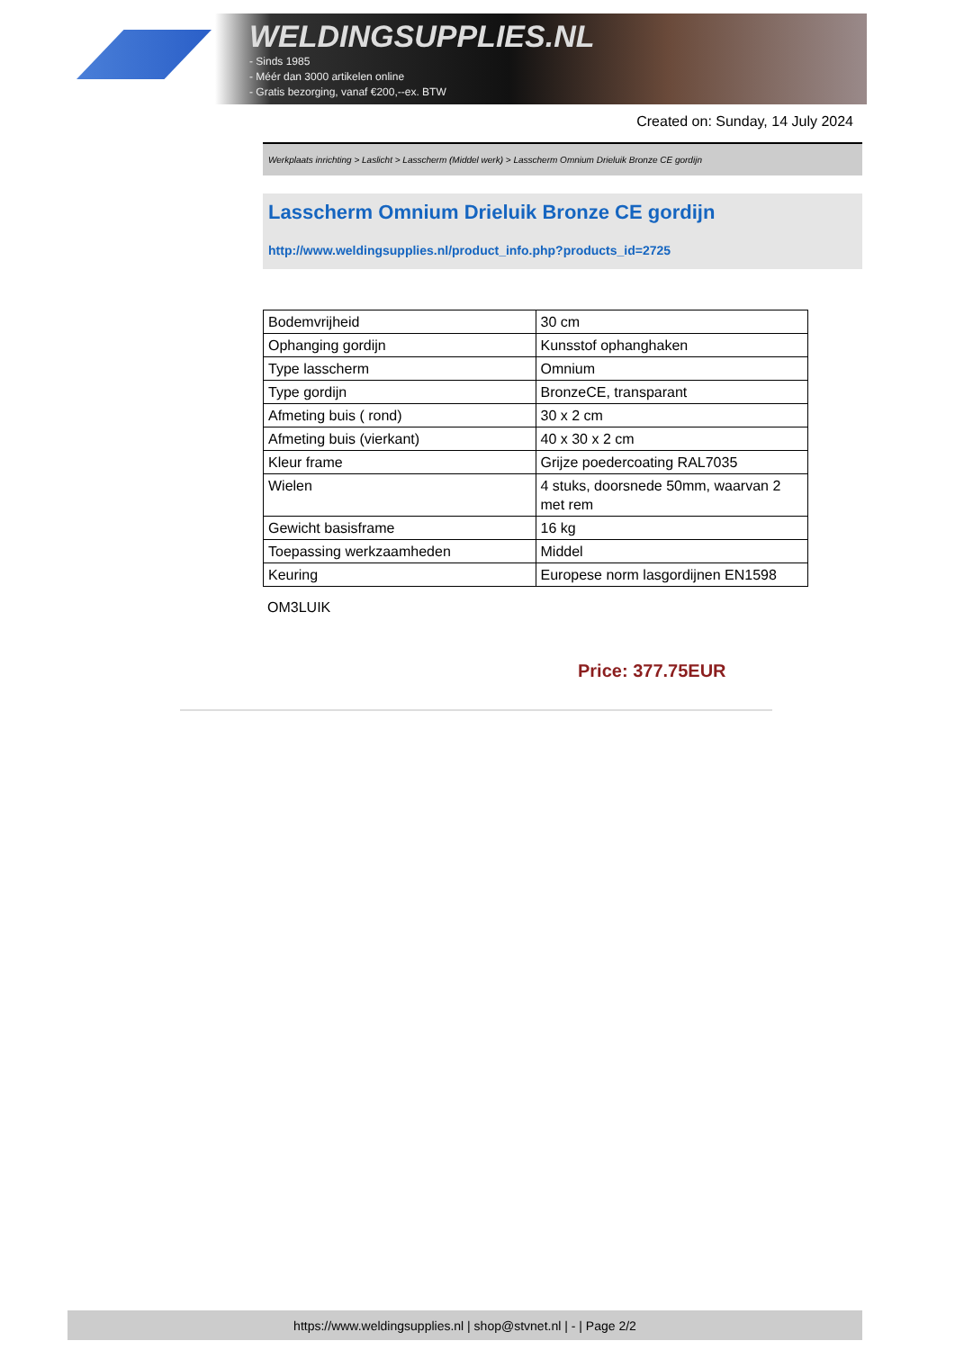WELDINGSUPPLIES.NL
- Sinds 1985
- Méér dan 3000 artikelen online
- Gratis bezorging, vanaf €200,--ex. BTW
Created on: Sunday, 14 July 2024
Werkplaats inrichting > Laslicht > Lasscherm (Middel werk) > Lasscherm Omnium Drieluik Bronze CE gordijn
Lasscherm Omnium Drieluik Bronze CE gordijn
http://www.weldingsupplies.nl/product_info.php?products_id=2725
| Bodemvrijheid | 30 cm |
| Ophanging gordijn | Kunsstof ophanghaken |
| Type lasscherm | Omnium |
| Type gordijn | BronzeCE, transparant |
| Afmeting buis ( rond) | 30 x 2 cm |
| Afmeting buis (vierkant) | 40 x 30 x 2 cm |
| Kleur frame | Grijze poedercoating RAL7035 |
| Wielen | 4 stuks, doorsnede 50mm, waarvan 2 met rem |
| Gewicht basisframe | 16 kg |
| Toepassing werkzaamheden | Middel |
| Keuring | Europese norm lasgordijnen EN1598 |
OM3LUIK
Price: 377.75EUR
https://www.weldingsupplies.nl | shop@stvnet.nl | - | Page 2/2